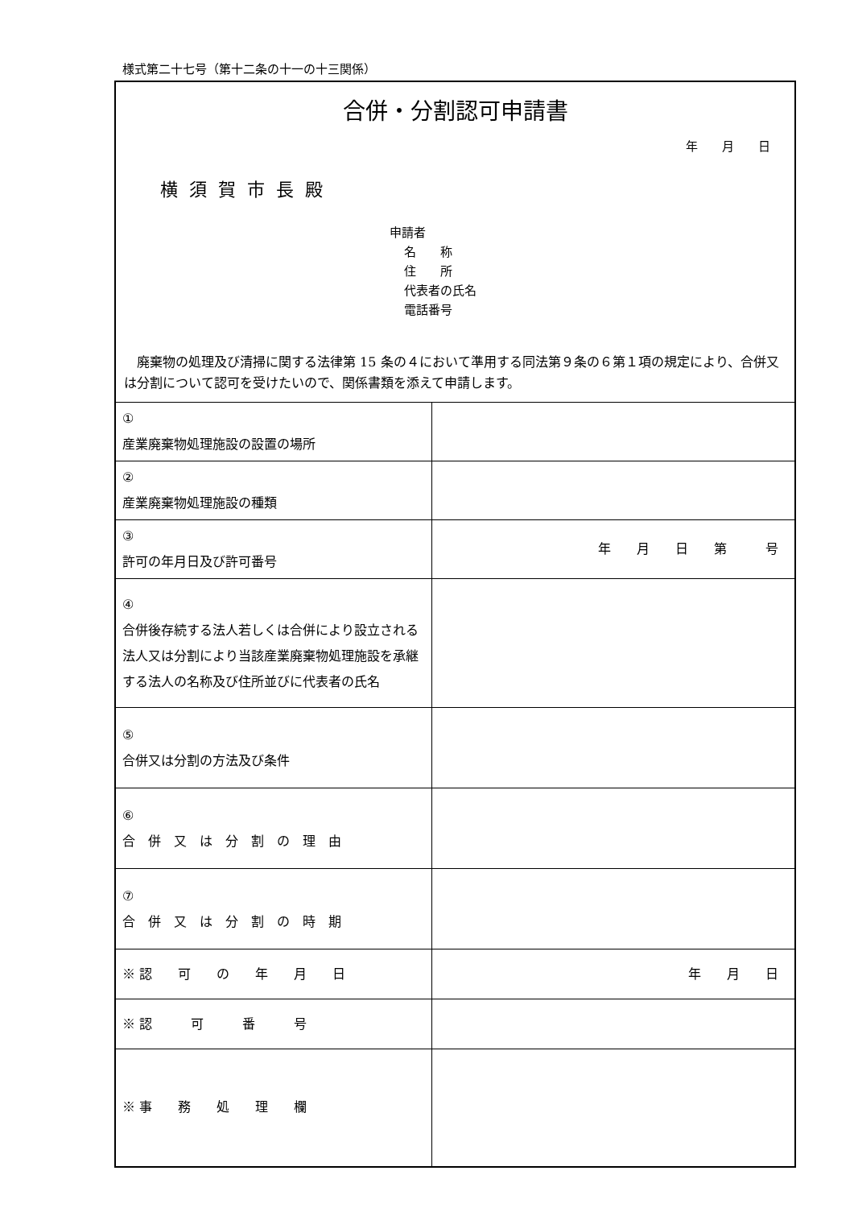様式第二十七号（第十二条の十一の十三関係）
合併・分割認可申請書
年　　月　　日
横須賀市長殿
申請者
名　　称
住　　所
代表者の氏名
電話番号
　廃棄物の処理及び清掃に関する法律第 15 条の４において準用する同法第９条の６第１項の規定により、合併又は分割について認可を受けたいので、関係書類を添えて申請します。
| ① 産業廃棄物処理施設の設置の場所 | |
| ② 産業廃棄物処理施設の種類 | |
| ③ 許可の年月日及び許可番号 | 年 月 日 第 号 |
| ④ 合併後存続する法人若しくは合併により設立される法人又は分割により当該産業廃棄物処理施設を承継する法人の名称及び住所並びに代表者の氏名 | |
| ⑤ 合併又は分割の方法及び条件 | |
| ⑥ 合 併 又 は 分 割 の 理 由 | |
| ⑦ 合 併 又 は 分 割 の 時 期 | |
| ※ 認 可 の 年 月 日 | 年 月 日 |
| ※ 認 可 番 号 | |
| ※ 事 務 処 理 欄 | |